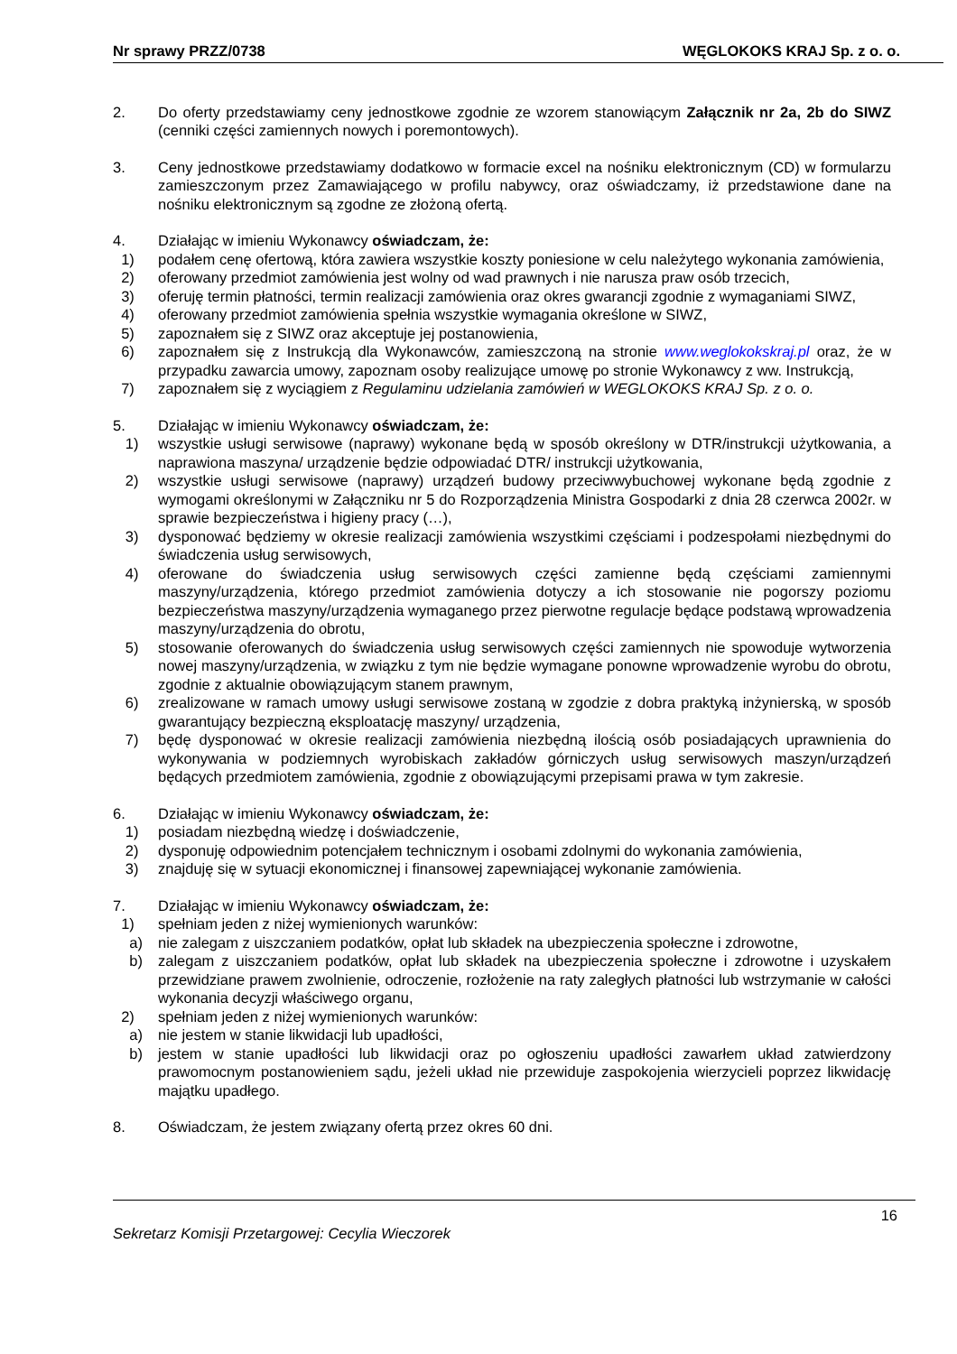Nr sprawy PRZZ/0738 WĘGLOKOKS KRAJ Sp. z o. o.
2. Do oferty przedstawiamy ceny jednostkowe zgodnie ze wzorem stanowiącym Załącznik nr 2a, 2b do SIWZ (cenniki części zamiennych nowych i poremontowych).
3. Ceny jednostkowe przedstawiamy dodatkowo w formacie excel na nośniku elektronicznym (CD) w formularzu zamieszczonym przez Zamawiającego w profilu nabywcy, oraz oświadczamy, iż przedstawione dane na nośniku elektronicznym są zgodne ze złożoną ofertą.
4. Działając w imieniu Wykonawcy oświadczam, że:
1) podałem cenę ofertową, która zawiera wszystkie koszty poniesione w celu należytego wykonania zamówienia,
2) oferowany przedmiot zamówienia jest wolny od wad prawnych i nie narusza praw osób trzecich,
3) oferuję termin płatności, termin realizacji zamówienia oraz okres gwarancji zgodnie z wymaganiami SIWZ,
4) oferowany przedmiot zamówienia spełnia wszystkie wymagania określone w SIWZ,
5) zapoznałem się z SIWZ oraz akceptuje jej postanowienia,
6) zapoznałem się z Instrukcją dla Wykonawców, zamieszczoną na stronie www.weglokokskraj.pl oraz, że w przypadku zawarcia umowy, zapoznam osoby realizujące umowę po stronie Wykonawcy z ww. Instrukcją,
7) zapoznałem się z wyciągiem z Regulaminu udzielania zamówień w WEGLOKOKS KRAJ Sp. z o. o.
5. Działając w imieniu Wykonawcy oświadczam, że:
1) wszystkie usługi serwisowe (naprawy) wykonane będą w sposób określony w DTR/instrukcji użytkowania, a naprawiona maszyna/ urządzenie będzie odpowiadać DTR/ instrukcji użytkowania,
2) wszystkie usługi serwisowe (naprawy) urządzeń budowy przeciwwybuchowej wykonane będą zgodnie z wymogami określonymi w Załączniku nr 5 do Rozporządzenia Ministra Gospodarki z dnia 28 czerwca 2002r. w sprawie bezpieczeństwa i higieny pracy (…),
3) dysponować będziemy w okresie realizacji zamówienia wszystkimi częściami i podzespołami niezbędnymi do świadczenia usług serwisowych,
4) oferowane do świadczenia usług serwisowych części zamienne będą częściami zamiennymi maszyny/urządzenia, którego przedmiot zamówienia dotyczy a ich stosowanie nie pogorszy poziomu bezpieczeństwa maszyny/urządzenia wymaganego przez pierwotne regulacje będące podstawą wprowadzenia maszyny/urządzenia do obrotu,
5) stosowanie oferowanych do świadczenia usług serwisowych części zamiennych nie spowoduje wytworzenia nowej maszyny/urządzenia, w związku z tym nie będzie wymagane ponowne wprowadzenie wyrobu do obrotu, zgodnie z aktualnie obowiązującym stanem prawnym,
6) zrealizowane w ramach umowy usługi serwisowe zostaną w zgodzie z dobra praktyką inżynierską, w sposób gwarantujący bezpieczną eksploatację maszyny/ urządzenia,
7) będę dysponować w okresie realizacji zamówienia niezbędną ilością osób posiadających uprawnienia do wykonywania w podziemnych wyrobiskach zakładów górniczych usług serwisowych maszyn/urządzeń będących przedmiotem zamówienia, zgodnie z obowiązującymi przepisami prawa w tym zakresie.
6. Działając w imieniu Wykonawcy oświadczam, że:
1) posiadam niezbędną wiedzę i doświadczenie,
2) dysponuję odpowiednim potencjałem technicznym i osobami zdolnymi do wykonania zamówienia,
3) znajduję się w sytuacji ekonomicznej i finansowej zapewniającej wykonanie zamówienia.
7. Działając w imieniu Wykonawcy oświadczam, że:
1) spełniam jeden z niżej wymienionych warunków:
a) nie zalegam z uiszczaniem podatków, opłat lub składek na ubezpieczenia społeczne i zdrowotne,
b) zalegam z uiszczaniem podatków, opłat lub składek na ubezpieczenia społeczne i zdrowotne i uzyskałem przewidziane prawem zwolnienie, odroczenie, rozłożenie na raty zaległych płatności lub wstrzymanie w całości wykonania decyzji właściwego organu,
2) spełniam jeden z niżej wymienionych warunków:
a) nie jestem w stanie likwidacji lub upadłości,
b) jestem w stanie upadłości lub likwidacji oraz po ogłoszeniu upadłości zawarłem układ zatwierdzony prawomocnym postanowieniem sądu, jeżeli układ nie przewiduje zaspokojenia wierzycieli poprzez likwidację majątku upadłego.
8. Oświadczam, że jestem związany ofertą przez okres 60 dni.
16
Sekretarz Komisji Przetargowej: Cecylia Wieczorek